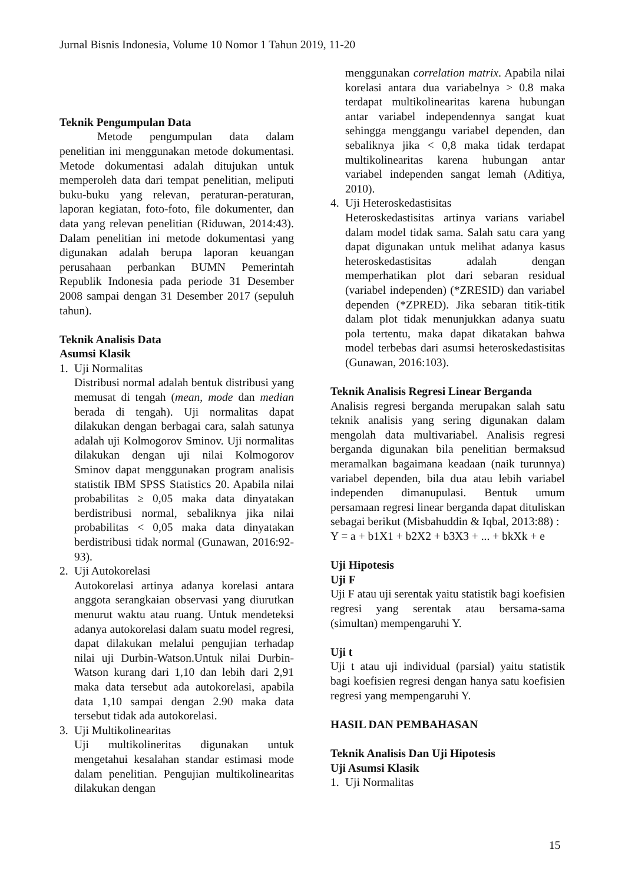Jurnal Bisnis Indonesia, Volume 10 Nomor 1 Tahun 2019, 11-20
Teknik Pengumpulan Data
Metode pengumpulan data dalam penelitian ini menggunakan metode dokumentasi. Metode dokumentasi adalah ditujukan untuk memperoleh data dari tempat penelitian, meliputi buku-buku yang relevan, peraturan-peraturan, laporan kegiatan, foto-foto, file dokumenter, dan data yang relevan penelitian (Riduwan, 2014:43). Dalam penelitian ini metode dokumentasi yang digunakan adalah berupa laporan keuangan perusahaan perbankan BUMN Pemerintah Republik Indonesia pada periode 31 Desember 2008 sampai dengan 31 Desember 2017 (sepuluh tahun).
Teknik Analisis Data
Asumsi Klasik
1. Uji Normalitas
Distribusi normal adalah bentuk distribusi yang memusat di tengah (mean, mode dan median berada di tengah). Uji normalitas dapat dilakukan dengan berbagai cara, salah satunya adalah uji Kolmogorov Sminov. Uji normalitas dilakukan dengan uji nilai Kolmogorov Sminov dapat menggunakan program analisis statistik IBM SPSS Statistics 20. Apabila nilai probabilitas ≥ 0,05 maka data dinyatakan berdistribusi normal, sebaliknya jika nilai probabilitas < 0,05 maka data dinyatakan berdistribusi tidak normal (Gunawan, 2016:92-93).
2. Uji Autokorelasi
Autokorelasi artinya adanya korelasi antara anggota serangkaian observasi yang diurutkan menurut waktu atau ruang. Untuk mendeteksi adanya autokorelasi dalam suatu model regresi, dapat dilakukan melalui pengujian terhadap nilai uji Durbin-Watson.Untuk nilai Durbin-Watson kurang dari 1,10 dan lebih dari 2,91 maka data tersebut ada autokorelasi, apabila data 1,10 sampai dengan 2.90 maka data tersebut tidak ada autokorelasi.
3. Uji Multikolinearitas
Uji multikolineritas digunakan untuk mengetahui kesalahan standar estimasi mode dalam penelitian. Pengujian multikolinearitas dilakukan dengan
menggunakan correlation matrix. Apabila nilai korelasi antara dua variabelnya > 0.8 maka terdapat multikolinearitas karena hubungan antar variabel independennya sangat kuat sehingga menggangu variabel dependen, dan sebaliknya jika < 0,8 maka tidak terdapat multikolinearitas karena hubungan antar variabel independen sangat lemah (Aditiya, 2010).
4. Uji Heteroskedastisitas
Heteroskedastisitas artinya varians variabel dalam model tidak sama. Salah satu cara yang dapat digunakan untuk melihat adanya kasus heteroskedastisitas adalah dengan memperhatikan plot dari sebaran residual (variabel independen) (*ZRESID) dan variabel dependen (*ZPRED). Jika sebaran titik-titik dalam plot tidak menunjukkan adanya suatu pola tertentu, maka dapat dikatakan bahwa model terbebas dari asumsi heteroskedastisitas (Gunawan, 2016:103).
Teknik Analisis Regresi Linear Berganda
Analisis regresi berganda merupakan salah satu teknik analisis yang sering digunakan dalam mengolah data multivariabel. Analisis regresi berganda digunakan bila penelitian bermaksud meramalkan bagaimana keadaan (naik turunnya) variabel dependen, bila dua atau lebih variabel independen dimanupulasi. Bentuk umum persamaan regresi linear berganda dapat dituliskan sebagai berikut (Misbahuddin & Iqbal, 2013:88) :
Y = a + b1X1 + b2X2 + b3X3 + ... + bkXk + e
Uji Hipotesis
Uji F
Uji F atau uji serentak yaitu statistik bagi koefisien regresi yang serentak atau bersama-sama (simultan) mempengaruhi Y.
Uji t
Uji t atau uji individual (parsial) yaitu statistik bagi koefisien regresi dengan hanya satu koefisien regresi yang mempengaruhi Y.
HASIL DAN PEMBAHASAN
Teknik Analisis Dan Uji Hipotesis
Uji Asumsi Klasik
1. Uji Normalitas
15